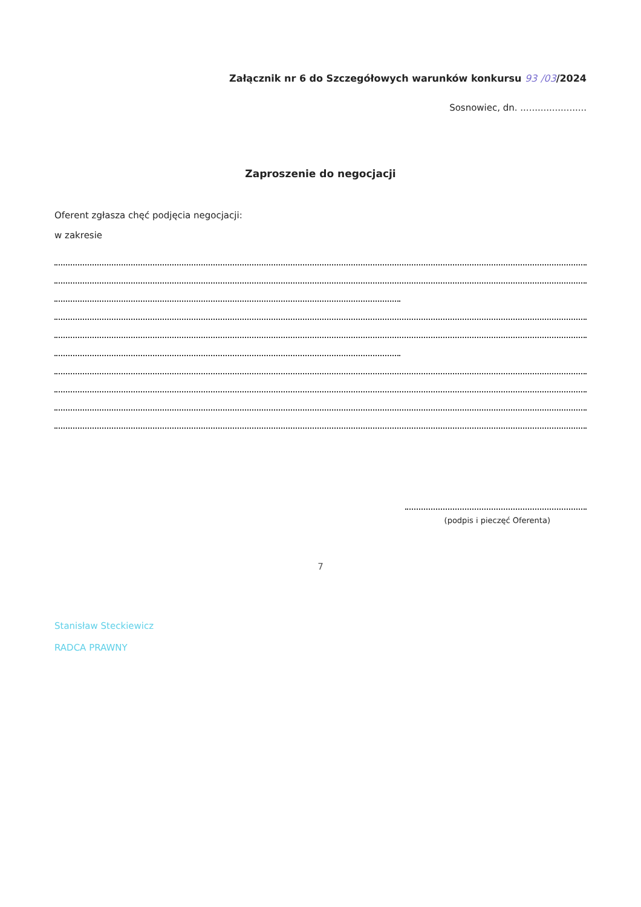Załącznik nr 6 do Szczegółowych warunków konkursu 93 /03/2024
Sosnowiec, dn. .......................
Zaproszenie do negocjacji
Oferent zgłasza chęć podjęcia negocjacji:
w zakresie
(podpis i pieczęć Oferenta)
7
Stanisław Steckiewicz
RADCA PRAWNY